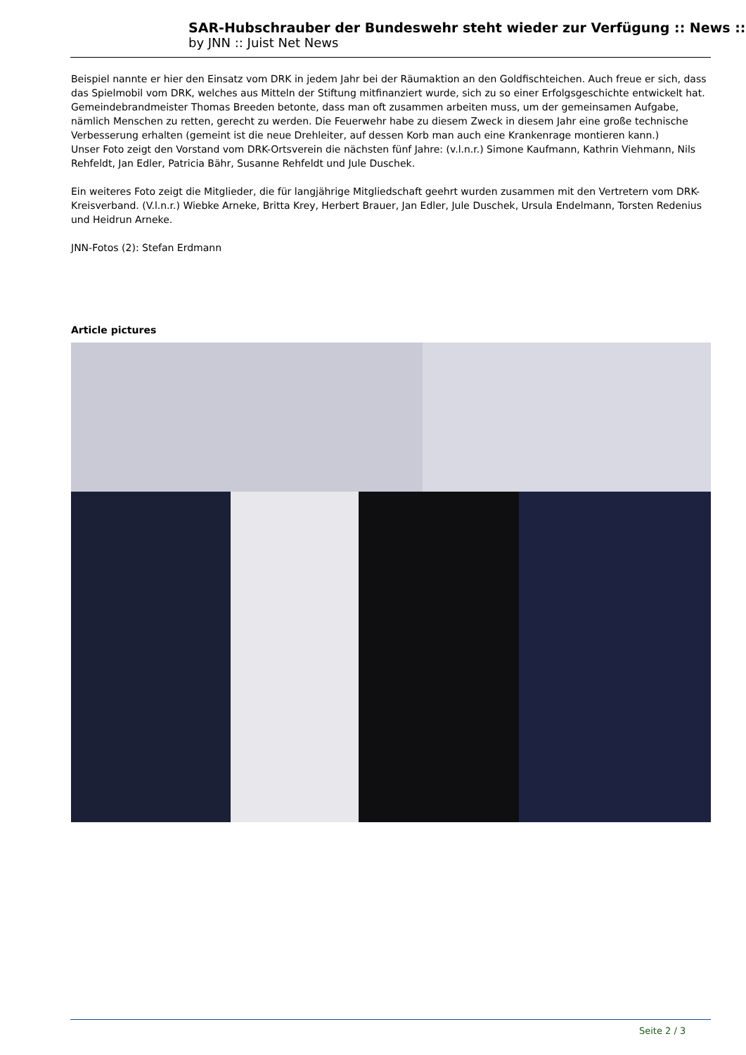SAR-Hubschrauber der Bundeswehr steht wieder zur Verfügung :: News ::
by JNN :: Juist Net News
Beispiel nannte er hier den Einsatz vom DRK in jedem Jahr bei der Räumaktion an den Goldfischteichen. Auch freue er sich, dass das Spielmobil vom DRK, welches aus Mitteln der Stiftung mitfinanziert wurde, sich zu so einer Erfolgsgeschichte entwickelt hat. Gemeindebrandmeister Thomas Breeden betonte, dass man oft zusammen arbeiten muss, um der gemeinsamen Aufgabe, nämlich Menschen zu retten, gerecht zu werden. Die Feuerwehr habe zu diesem Zweck in diesem Jahr eine große technische Verbesserung erhalten (gemeint ist die neue Drehleiter, auf dessen Korb man auch eine Krankenrage montieren kann.)
Unser Foto zeigt den Vorstand vom DRK-Ortsverein die nächsten fünf Jahre: (v.l.n.r.) Simone Kaufmann, Kathrin Viehmann, Nils Rehfeldt, Jan Edler, Patricia Bähr, Susanne Rehfeldt und Jule Duschek.
Ein weiteres Foto zeigt die Mitglieder, die für langjährige Mitgliedschaft geehrt wurden zusammen mit den Vertretern vom DRK-Kreisverband. (V.l.n.r.) Wiebke Arneke, Britta Krey, Herbert Brauer, Jan Edler, Jule Duschek, Ursula Endelmann, Torsten Redenius und Heidrun Arneke.
JNN-Fotos (2): Stefan Erdmann
Article pictures
Seite 2 / 3